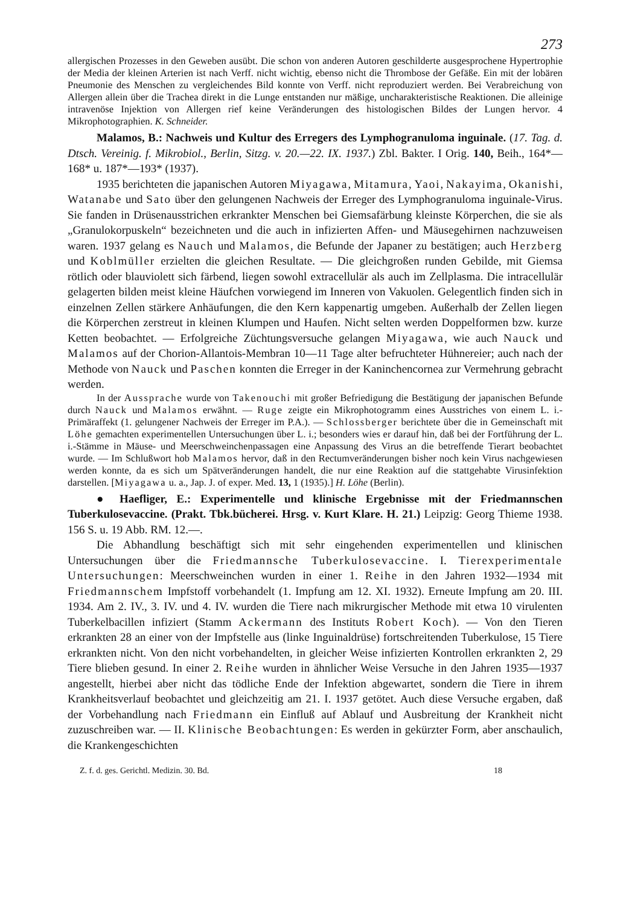273
allergischen Prozesses in den Geweben ausübt. Die schon von anderen Autoren geschilderte ausgesprochene Hypertrophie der Media der kleinen Arterien ist nach Verff. nicht wichtig, ebenso nicht die Thrombose der Gefäße. Ein mit der lobären Pneumonie des Menschen zu vergleichendes Bild konnte von Verff. nicht reproduziert werden. Bei Verabreichung von Allergen allein über die Trachea direkt in die Lunge entstanden nur mäßige, uncharakteristische Reaktionen. Die alleinige intravenöse Injektion von Allergen rief keine Veränderungen des histologischen Bildes der Lungen hervor. 4 Mikrophotographien. K. Schneider.
Malamos, B.: Nachweis und Kultur des Erregers des Lymphogranuloma inguinale. (17. Tag. d. Dtsch. Vereinig. f. Mikrobiol., Berlin, Sitzg. v. 20.—22. IX. 1937.) Zbl. Bakter. I Orig. 140, Beih., 164*—168* u. 187*—193* (1937).
1935 berichteten die japanischen Autoren Miyagawa, Mitamura, Yaoi, Nakayima, Okanishi, Watanabe und Sato über den gelungenen Nachweis der Erreger des Lymphogranuloma inguinale-Virus. Sie fanden in Drüsenausstrichen erkrankter Menschen bei Giemsafärbung kleinste Körperchen, die sie als „Granulokorpuskeln“ bezeichneten und die auch in infizierten Affen- und Mäusegehirnen nachzuweisen waren. 1937 gelang es Nauch und Malamos, die Befunde der Japaner zu bestätigen; auch Herzberg und Koblmüller erzielten die gleichen Resultate. — Die gleichgroßen runden Gebilde, mit Giemsa rötlich oder blauviolett sich färbend, liegen sowohl extracellulär als auch im Zellplasma. Die intracellulär gelagerten bilden meist kleine Häufchen vorwiegend im Inneren von Vakuolen. Gelegentlich finden sich in einzelnen Zellen stärkere Anhäufungen, die den Kern kappenartig umgeben. Außerhalb der Zellen liegen die Körperchen zerstreut in kleinen Klumpen und Haufen. Nicht selten werden Doppelformen bzw. kurze Ketten beobachtet. — Erfolgreiche Züchtungsversuche gelangen Miyagawa, wie auch Nauck und Malamos auf der Chorion-Allantois-Membran 10—11 Tage alter befruchteter Hühnereier; auch nach der Methode von Nauck und Paschen konnten die Erreger in der Kaninchencornea zur Vermehrung gebracht werden.
In der Aussprache wurde von Takenouchi mit großer Befriedigung die Bestätigung der japanischen Befunde durch Nauck und Malamos erwähnt. — Ruge zeigte ein Mikrophotogramm eines Ausstriches von einem L. i.-Primäraffekt (1. gelungener Nachweis der Erreger im P.A.). — Schlossberger berichtete über die in Gemeinschaft mit Löhe gemachten experimentellen Untersuchungen über L. i.; besonders wies er darauf hin, daß bei der Fortführung der L. i.-Stämme in Mäuse- und Meerschweinchenpassagen eine Anpassung des Virus an die betreffende Tierart beobachtet wurde. — Im Schlußwort hob Malamos hervor, daß in den Rectumveränderungen bisher noch kein Virus nachgewiesen werden konnte, da es sich um Spätveränderungen handelt, die nur eine Reaktion auf die stattgehabte Virusinfektion darstellen. [Miyagawa u. a., Jap. J. of exper. Med. 13, 1 (1935).] H. Löhe (Berlin).
● Haefliger, E.: Experimentelle und klinische Ergebnisse mit der Friedmannschen Tuberkulosevaccine. (Prakt. Tbk.bücherei. Hrsg. v. Kurt Klare. H. 21.) Leipzig: Georg Thieme 1938. 156 S. u. 19 Abb. RM. 12.—.
Die Abhandlung beschäftigt sich mit sehr eingehenden experimentellen und klinischen Untersuchungen über die Friedmannsche Tuberkulosevaccine. I. Tierexperimentale Untersuchungen: Meerschweinchen wurden in einer 1. Reihe in den Jahren 1932—1934 mit Friedmannschem Impfstoff vorbehandelt (1. Impfung am 12. XI. 1932). Erneute Impfung am 20. III. 1934. Am 2. IV., 3. IV. und 4. IV. wurden die Tiere nach mikrurgischer Methode mit etwa 10 virulenten Tuberkelbacillen infiziert (Stamm Ackermann des Instituts Robert Koch). — Von den Tieren erkrankten 28 an einer von der Impfstelle aus (linke Inguinaldrüse) fortschreitenden Tuberkulose, 15 Tiere erkrankten nicht. Von den nicht vorbehandelten, in gleicher Weise infizierten Kontrollen erkrankten 2, 29 Tiere blieben gesund. In einer 2. Reihe wurden in ähnlicher Weise Versuche in den Jahren 1935—1937 angestellt, hierbei aber nicht das tödliche Ende der Infektion abgewartet, sondern die Tiere in ihrem Krankheitsverlauf beobachtet und gleichzeitig am 21. I. 1937 getötet. Auch diese Versuche ergaben, daß der Vorbehandlung nach Friedmann ein Einfluß auf Ablauf und Ausbreitung der Krankheit nicht zuzuschreiben war. — II. Klinische Beobachtungen: Es werden in gekürzter Form, aber anschaulich, die Krankengeschichten
Z. f. d. ges. Gerichtl. Medizin. 30. Bd. 18